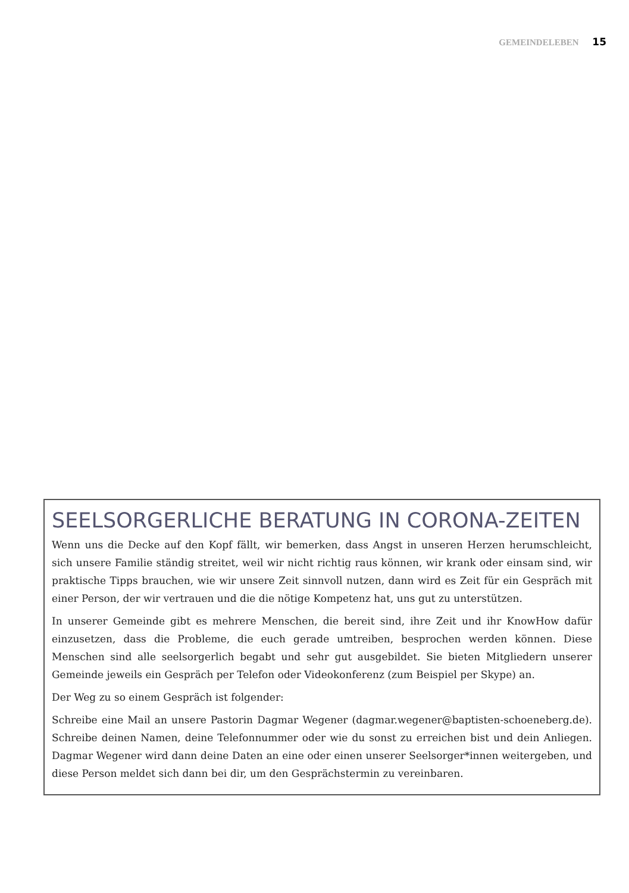GEMEINDELEBEN 15
SEELSORGERLICHE BERATUNG IN CORONA-ZEITEN
Wenn uns die Decke auf den Kopf fällt, wir bemerken, dass Angst in unseren Herzen herumschleicht, sich unsere Familie ständig streitet, weil wir nicht richtig raus können, wir krank oder einsam sind, wir praktische Tipps brauchen, wie wir unsere Zeit sinnvoll nutzen, dann wird es Zeit für ein Gespräch mit einer Person, der wir vertrauen und die die nötige Kompetenz hat, uns gut zu unterstützen.
In unserer Gemeinde gibt es mehrere Menschen, die bereit sind, ihre Zeit und ihr KnowHow dafür einzusetzen, dass die Probleme, die euch gerade umtreiben, besprochen werden können. Diese Menschen sind alle seelsorgerlich begabt und sehr gut ausgebildet. Sie bieten Mitgliedern unserer Gemeinde jeweils ein Gespräch per Telefon oder Videokonferenz (zum Beispiel per Skype) an.
Der Weg zu so einem Gespräch ist folgender:
Schreibe eine Mail an unsere Pastorin Dagmar Wegener (dagmar.wegener@baptisten-schoeneberg.de). Schreibe deinen Namen, deine Telefonnummer oder wie du sonst zu erreichen bist und dein Anliegen. Dagmar Wegener wird dann deine Daten an eine oder einen unserer Seelsorger*innen weitergeben, und diese Person meldet sich dann bei dir, um den Gesprächstermin zu vereinbaren.